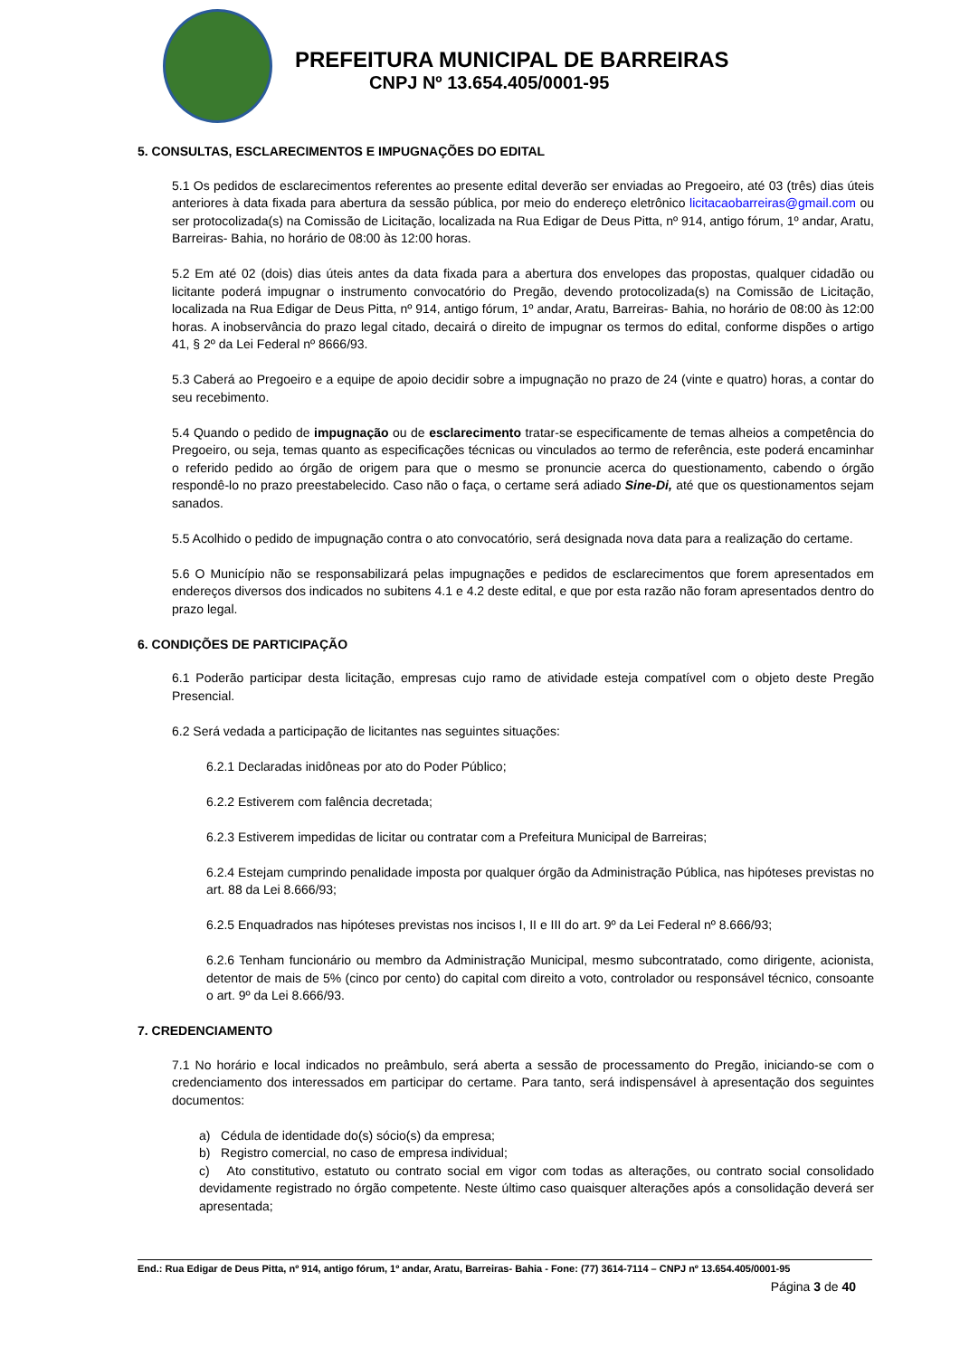PREFEITURA MUNICIPAL DE BARREIRAS
CNPJ Nº 13.654.405/0001-95
5. CONSULTAS, ESCLARECIMENTOS E IMPUGNAÇÕES DO EDITAL
5.1 Os pedidos de esclarecimentos referentes ao presente edital deverão ser enviadas ao Pregoeiro, até 03 (três) dias úteis anteriores à data fixada para abertura da sessão pública, por meio do endereço eletrônico licitacaobarreiras@gmail.com ou ser protocolizada(s) na Comissão de Licitação, localizada na Rua Edigar de Deus Pitta, nº 914, antigo fórum, 1º andar, Aratu, Barreiras- Bahia, no horário de 08:00 às 12:00 horas.
5.2 Em até 02 (dois) dias úteis antes da data fixada para a abertura dos envelopes das propostas, qualquer cidadão ou licitante poderá impugnar o instrumento convocatório do Pregão, devendo protocolizada(s) na Comissão de Licitação, localizada na Rua Edigar de Deus Pitta, nº 914, antigo fórum, 1º andar, Aratu, Barreiras- Bahia, no horário de 08:00 às 12:00 horas. A inobservância do prazo legal citado, decairá o direito de impugnar os termos do edital, conforme dispões o artigo 41, § 2º da Lei Federal nº 8666/93.
5.3 Caberá ao Pregoeiro e a equipe de apoio decidir sobre a impugnação no prazo de 24 (vinte e quatro) horas, a contar do seu recebimento.
5.4 Quando o pedido de impugnação ou de esclarecimento tratar-se especificamente de temas alheios a competência do Pregoeiro, ou seja, temas quanto as especificações técnicas ou vinculados ao termo de referência, este poderá encaminhar o referido pedido ao órgão de origem para que o mesmo se pronuncie acerca do questionamento, cabendo o órgão respondê-lo no prazo preestabelecido. Caso não o faça, o certame será adiado Sine-Di, até que os questionamentos sejam sanados.
5.5 Acolhido o pedido de impugnação contra o ato convocatório, será designada nova data para a realização do certame.
5.6 O Município não se responsabilizará pelas impugnações e pedidos de esclarecimentos que forem apresentados em endereços diversos dos indicados no subitens 4.1 e 4.2 deste edital, e que por esta razão não foram apresentados dentro do prazo legal.
6. CONDIÇÕES DE PARTICIPAÇÃO
6.1 Poderão participar desta licitação, empresas cujo ramo de atividade esteja compatível com o objeto deste Pregão Presencial.
6.2 Será vedada a participação de licitantes nas seguintes situações:
6.2.1 Declaradas inidôneas por ato do Poder Público;
6.2.2 Estiverem com falência decretada;
6.2.3 Estiverem impedidas de licitar ou contratar com a Prefeitura Municipal de Barreiras;
6.2.4 Estejam cumprindo penalidade imposta por qualquer órgão da Administração Pública, nas hipóteses previstas no art. 88 da Lei 8.666/93;
6.2.5 Enquadrados nas hipóteses previstas nos incisos I, II e III do art. 9º da Lei Federal nº 8.666/93;
6.2.6 Tenham funcionário ou membro da Administração Municipal, mesmo subcontratado, como dirigente, acionista, detentor de mais de 5% (cinco por cento) do capital com direito a voto, controlador ou responsável técnico, consoante o art. 9º da Lei 8.666/93.
7. CREDENCIAMENTO
7.1 No horário e local indicados no preâmbulo, será aberta a sessão de processamento do Pregão, iniciando-se com o credenciamento dos interessados em participar do certame. Para tanto, será indispensável à apresentação dos seguintes documentos:
a) Cédula de identidade do(s) sócio(s) da empresa;
b) Registro comercial, no caso de empresa individual;
c) Ato constitutivo, estatuto ou contrato social em vigor com todas as alterações, ou contrato social consolidado devidamente registrado no órgão competente. Neste último caso quaisquer alterações após a consolidação deverá ser apresentada;
End.: Rua Edigar de Deus Pitta, nº 914, antigo fórum, 1º andar, Aratu, Barreiras- Bahia - Fone: (77) 3614-7114 – CNPJ nº 13.654.405/0001-95
Página 3 de 40